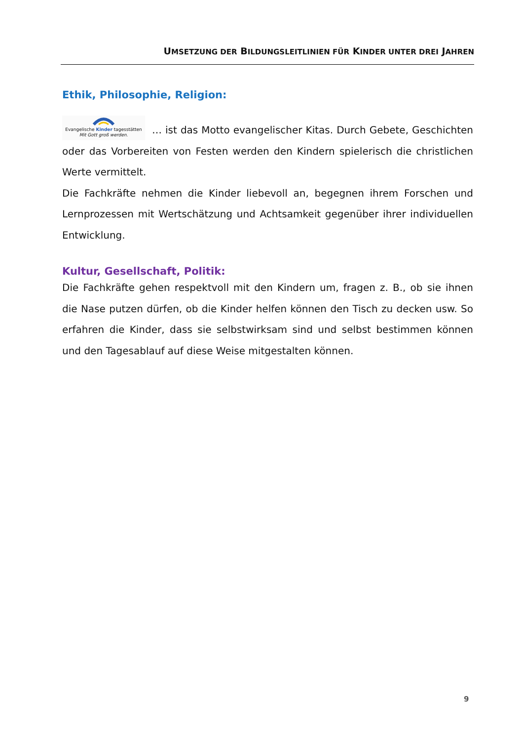UMSETZUNG DER BILDUNGSLEITLINIEN FÜR KINDER UNTER DREI JAHREN
Ethik, Philosophie, Religion:
Evangelische Kinder tagesstätten
Mit Gott groß werden. … ist das Motto evangelischer Kitas. Durch Gebete, Geschichten oder das Vorbereiten von Festen werden den Kindern spiele­risch die christlichen Werte vermittelt.
Die Fachkräfte nehmen die Kinder liebevoll an, begegnen ihrem Forschen und Lernprozessen mit Wertschätzung und Achtsamkeit gegenüber ihrer individuellen Entwicklung.
Kultur, Gesellschaft, Politik:
Die Fachkräfte gehen respektvoll mit den Kindern um, fragen z. B., ob sie ihnen die Nase putzen dürfen, ob die Kinder helfen können den Tisch zu decken usw. So erfahren die Kinder, dass sie selbstwirksam sind und selbst bestimmen können und den Tagesablauf auf diese Weise mitgestalten können.
9